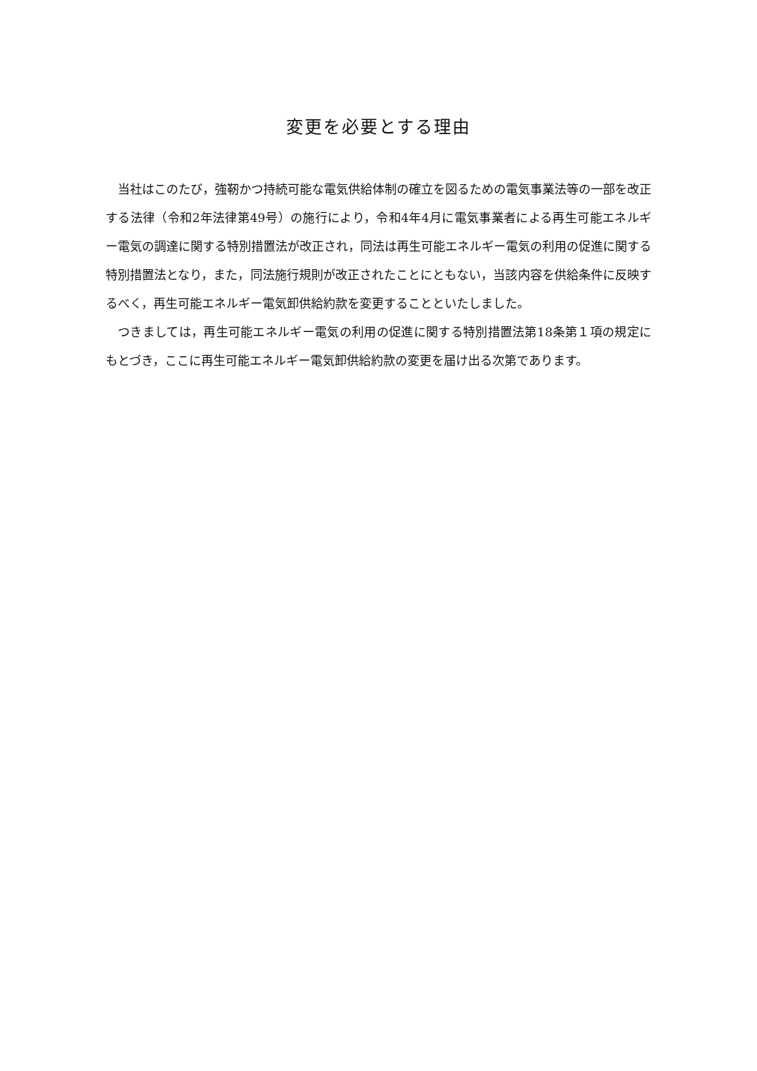変更を必要とする理由
当社はこのたび，強靭かつ持続可能な電気供給体制の確立を図るための電気事業法等の一部を改正する法律（令和2年法律第49号）の施行により，令和4年4月に電気事業者による再生可能エネルギー電気の調達に関する特別措置法が改正され，同法は再生可能エネルギー電気の利用の促進に関する特別措置法となり，また，同法施行規則が改正されたことにともない，当該内容を供給条件に反映するべく，再生可能エネルギー電気卸供給約款を変更することといたしました。
つきましては，再生可能エネルギー電気の利用の促進に関する特別措置法第18条第１項の規定にもとづき，ここに再生可能エネルギー電気卸供給約款の変更を届け出る次第であります。